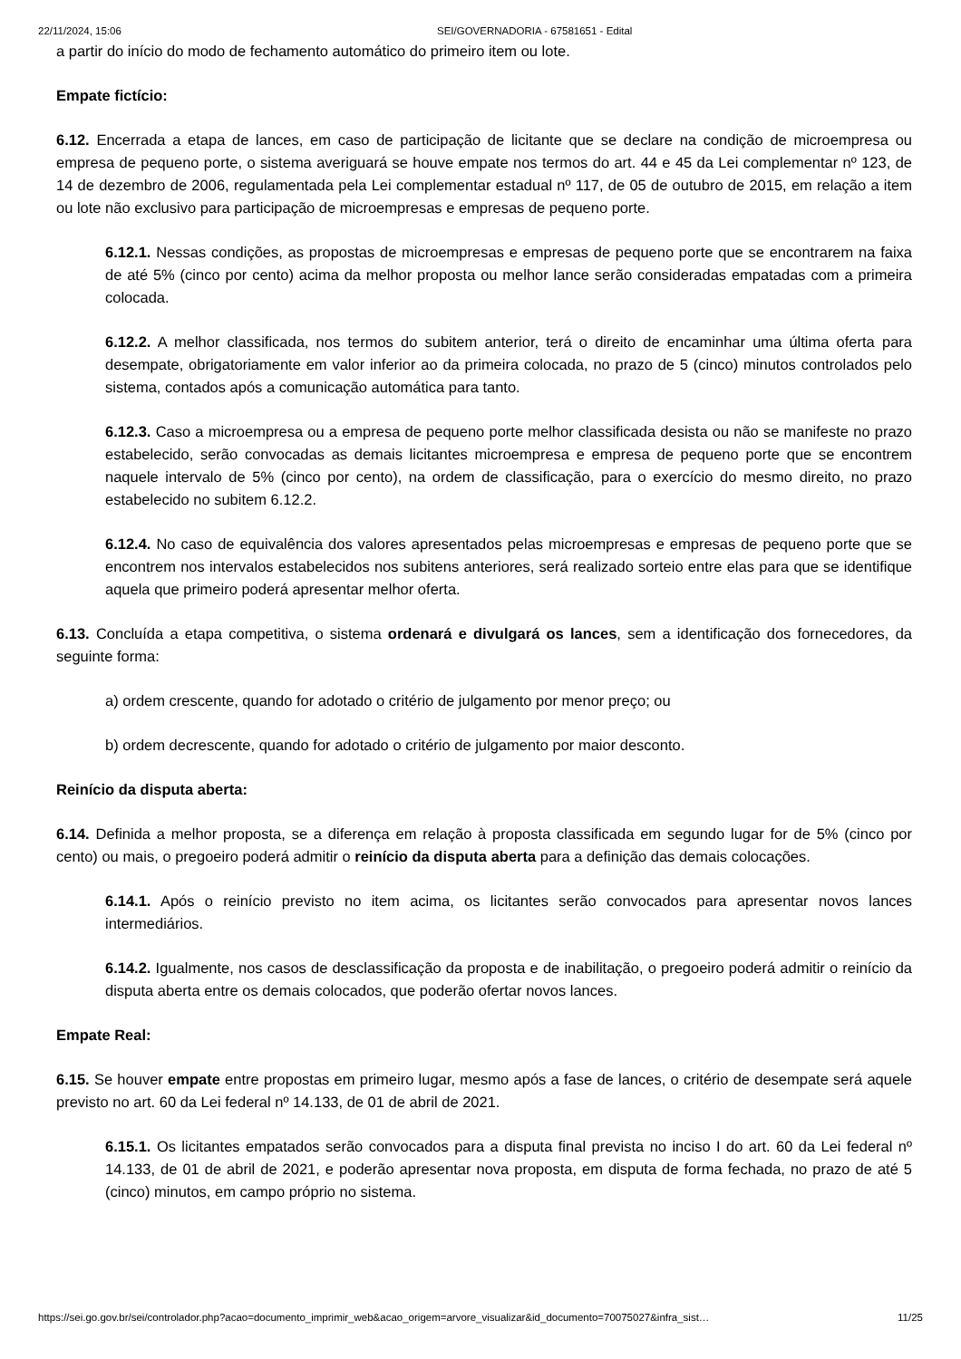22/11/2024, 15:06 SEI/GOVERNADORIA - 67581651 - Edital
a partir do início do modo de fechamento automático do primeiro item ou lote.
Empate fictício:
6.12. Encerrada a etapa de lances, em caso de participação de licitante que se declare na condição de microempresa ou empresa de pequeno porte, o sistema averiguará se houve empate nos termos do art. 44 e 45 da Lei complementar nº 123, de 14 de dezembro de 2006, regulamentada pela Lei complementar estadual nº 117, de 05 de outubro de 2015, em relação a item ou lote não exclusivo para participação de microempresas e empresas de pequeno porte.
6.12.1. Nessas condições, as propostas de microempresas e empresas de pequeno porte que se encontrarem na faixa de até 5% (cinco por cento) acima da melhor proposta ou melhor lance serão consideradas empatadas com a primeira colocada.
6.12.2. A melhor classificada, nos termos do subitem anterior, terá o direito de encaminhar uma última oferta para desempate, obrigatoriamente em valor inferior ao da primeira colocada, no prazo de 5 (cinco) minutos controlados pelo sistema, contados após a comunicação automática para tanto.
6.12.3. Caso a microempresa ou a empresa de pequeno porte melhor classificada desista ou não se manifeste no prazo estabelecido, serão convocadas as demais licitantes microempresa e empresa de pequeno porte que se encontrem naquele intervalo de 5% (cinco por cento), na ordem de classificação, para o exercício do mesmo direito, no prazo estabelecido no subitem 6.12.2.
6.12.4. No caso de equivalência dos valores apresentados pelas microempresas e empresas de pequeno porte que se encontrem nos intervalos estabelecidos nos subitens anteriores, será realizado sorteio entre elas para que se identifique aquela que primeiro poderá apresentar melhor oferta.
6.13. Concluída a etapa competitiva, o sistema ordenará e divulgará os lances, sem a identificação dos fornecedores, da seguinte forma:
a) ordem crescente, quando for adotado o critério de julgamento por menor preço; ou
b) ordem decrescente, quando for adotado o critério de julgamento por maior desconto.
Reinício da disputa aberta:
6.14. Definida a melhor proposta, se a diferença em relação à proposta classificada em segundo lugar for de 5% (cinco por cento) ou mais, o pregoeiro poderá admitir o reinício da disputa aberta para a definição das demais colocações.
6.14.1. Após o reinício previsto no item acima, os licitantes serão convocados para apresentar novos lances intermediários.
6.14.2. Igualmente, nos casos de desclassificação da proposta e de inabilitação, o pregoeiro poderá admitir o reinício da disputa aberta entre os demais colocados, que poderão ofertar novos lances.
Empate Real:
6.15. Se houver empate entre propostas em primeiro lugar, mesmo após a fase de lances, o critério de desempate será aquele previsto no art. 60 da Lei federal nº 14.133, de 01 de abril de 2021.
6.15.1. Os licitantes empatados serão convocados para a disputa final prevista no inciso I do art. 60 da Lei federal nº 14.133, de 01 de abril de 2021, e poderão apresentar nova proposta, em disputa de forma fechada, no prazo de até 5 (cinco) minutos, em campo próprio no sistema.
https://sei.go.gov.br/sei/controlador.php?acao=documento_imprimir_web&acao_origem=arvore_visualizar&id_documento=70075027&infra_sist… 11/25